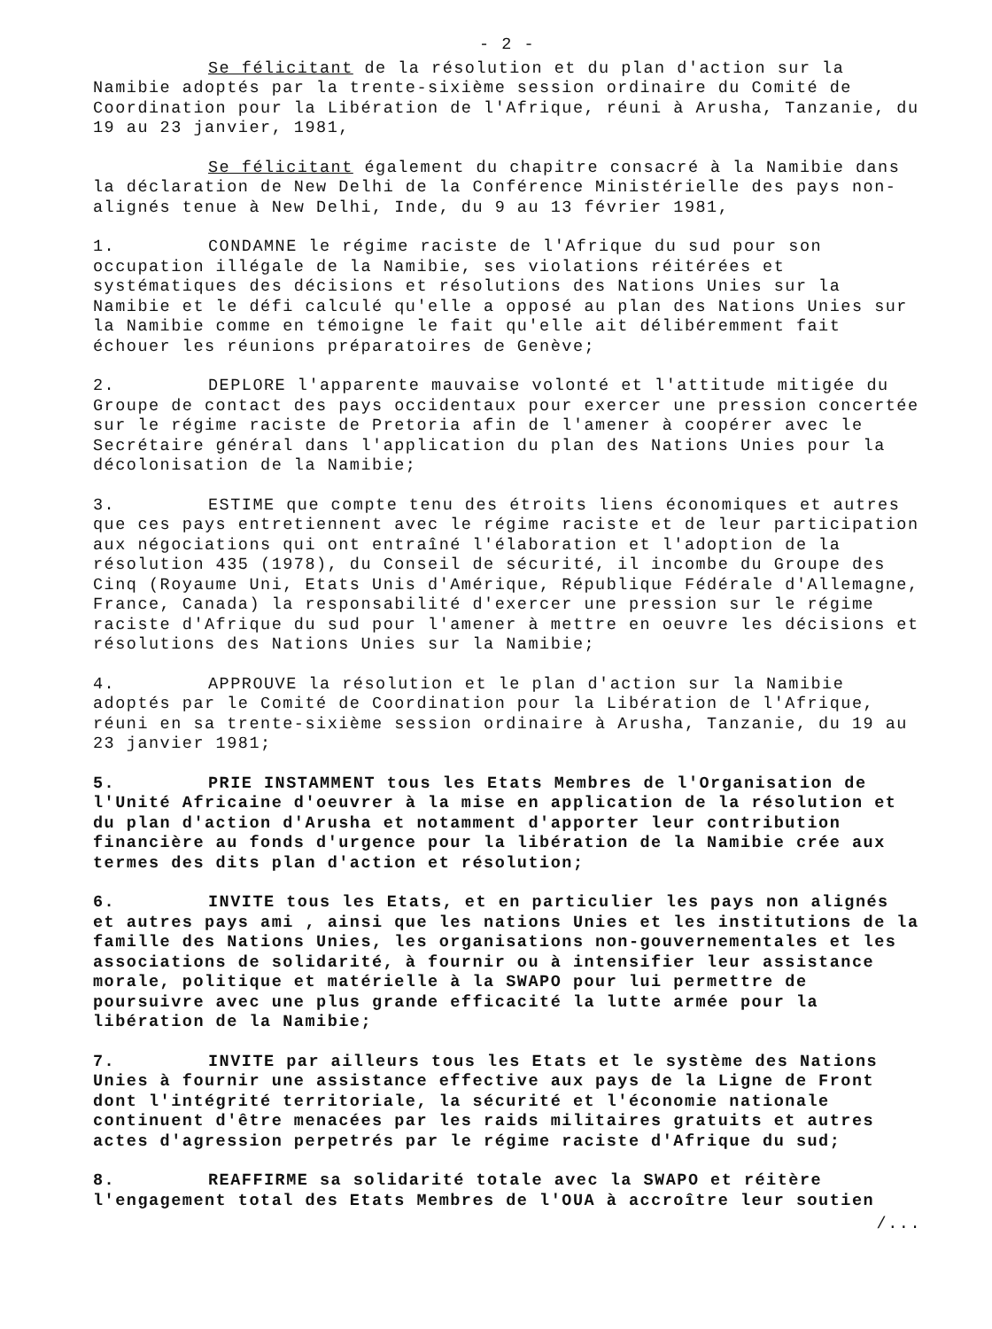- 2 -
Se félicitant de la résolution et du plan d'action sur la Namibie adoptés par la trente-sixième session ordinaire du Comité de Coordination pour la Libération de l'Afrique, réuni à Arusha, Tanzanie, du 19 au 23 janvier, 1981,
Se félicitant également du chapitre consacré à la Namibie dans la déclaration de New Delhi de la Conférence Ministérielle des pays non-alignés tenue à New Delhi, Inde, du 9 au 13 février 1981,
1. CONDAMNE le régime raciste de l'Afrique du sud pour son occupation illégale de la Namibie, ses violations réitérées et systématiques des décisions et résolutions des Nations Unies sur la Namibie et le défi calculé qu'elle a opposé au plan des Nations Unies sur la Namibie comme en témoigne le fait qu'elle ait délibéremment fait échouer les réunions préparatoires de Genève;
2. DEPLORE l'apparente mauvaise volonté et l'attitude mitigée du Groupe de contact des pays occidentaux pour exercer une pression concertée sur le régime raciste de Pretoria afin de l'amener à coopérer avec le Secrétaire général dans l'application du plan des Nations Unies pour la décolonisation de la Namibie;
3. ESTIME que compte tenu des étroits liens économiques et autres que ces pays entretiennent avec le régime raciste et de leur participation aux négociations qui ont entraîné l'élaboration et l'adoption de la résolution 435 (1978), du Conseil de sécurité, il incombe du Groupe des Cinq (Royaume Uni, Etats Unis d'Amérique, République Fédérale d'Allemagne, France, Canada) la responsabilité d'exercer une pression sur le régime raciste d'Afrique du sud pour l'amener à mettre en oeuvre les décisions et résolutions des Nations Unies sur la Namibie;
4. APPROUVE la résolution et le plan d'action sur la Namibie adoptés par le Comité de Coordination pour la Libération de l'Afrique, réuni en sa trente-sixième session ordinaire à Arusha, Tanzanie, du 19 au 23 janvier 1981;
5. PRIE INSTAMMENT tous les Etats Membres de l'Organisation de l'Unité Africaine d'oeuvrer à la mise en application de la résolution et du plan d'action d'Arusha et notamment d'apporter leur contribution financière au fonds d'urgence pour la libération de la Namibie crée aux termes des dits plan d'action et résolution;
6. INVITE tous les Etats, et en particulier les pays non alignés et autres pays ami , ainsi que les nations Unies et les institutions de la famille des Nations Unies, les organisations non-gouvernementales et les associations de solidarité, à fournir ou à intensifier leur assistance morale, politique et matérielle à la SWAPO pour lui permettre de poursuivre avec une plus grande efficacité la lutte armée pour la libération de la Namibie;
7. INVITE par ailleurs tous les Etats et le système des Nations Unies à fournir une assistance effective aux pays de la Ligne de Front dont l'intégrité territoriale, la sécurité et l'économie nationale continuent d'être menacées par les raids militaires gratuits et autres actes d'agression perpetrés par le régime raciste d'Afrique du sud;
8. REAFFIRME sa solidarité totale avec la SWAPO et réitère l'engagement total des Etats Membres de l'OUA à accroître leur soutien
/...